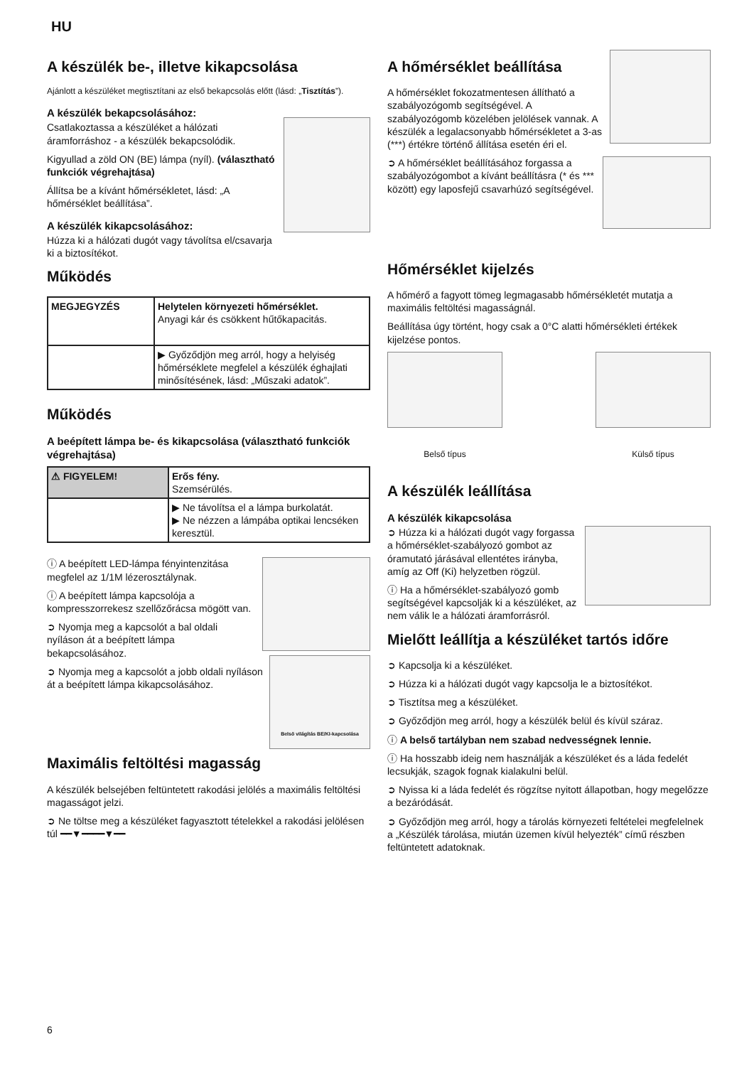HU
A készülék be-, illetve kikapcsolása
Ajánlott a készüléket megtisztítani az első bekapcsolás előtt (lásd: „Tisztítás”).
A készülék bekapcsolásához:
Csatlakoztassa a készüléket a hálózati áramforráshoz - a készülék bekapcsolódik.
Kigyullad a zöld ON (BE) lámpa (nyíl). (választható funkciók végrehajtása)
Állítsa be a kívánt hőmérsékletet, lásd: „A hőmérséklet beállítása”.
A készülék kikapcsolásához:
Húzza ki a hálózati dugót vagy távolítsa el/csavarja ki a biztosítékot.
Működés
| MEGJEGYZÉS | Helytelen környezeti hőmérséklet. Anyagi kár és csökkent hűtőkapacitás. |
| | ▶ Győződjön meg arról, hogy a helyiség hőmérséklete megfelel a készülék éghajlati minősítésének, lásd: „Műszaki adatok”. |
Működés
A beépített lámpa be- és kikapcsolása (választható funkciók végrehajtása)
| ⚠ FIGYELEM! | Erős fény. Szemsérülés. |
| | ▶ Ne távolítsa el a lámpa burkolatát. ▶ Ne nézzen a lámpába optikai lencséken keresztül. |
ⓘ A beépített LED-lámpa fényintenzitása megfelel az 1/1M lézerosztálynak.
ⓘ A beépített lámpa kapcsolója a kompresszorrekesz szellőzőrácsa mögött van.
Belső világítás BE/KI-kapcsolása
➲ Nyomja meg a kapcsolót a bal oldali nyíláson át a beépített lámpa bekapcsolásához.
➲ Nyomja meg a kapcsolót a jobb oldali nyíláson át a beépített lámpa kikapcsolásához.
Maximális feltöltési magasság
A készülék belsejében feltüntetett rakodási jelölés a maximális feltöltési magasságot jelzi.
➲ Ne töltse meg a készüléket fagyasztott tételekkel a rakodási jelölésen túl ━━▼━━━━▼━━
A hőmérséklet beállítása
A hőmérséklet fokozatmentesen állítható a szabályozógomb segítségével. A szabályozógomb közelében jelölések vannak. A készülék a legalacsonyabb hőmérsékletet a 3-as (***) értékre történő állítása esetén éri el.
➲ A hőmérséklet beállításához forgassa a szabályozógombot a kívánt beállításra (* és *** között) egy laposfejű csavarhúzó segítségével.
Hőmérséklet kijelzés
A hőmérő a fagyott tömeg legmagasabb hőmérsékletét mutatja a maximális feltöltési magasságnál.
Beállítása úgy történt, hogy csak a 0°C alatti hőmérsékleti értékek kijelzése pontos.
Belső típus Külső típus
A készülék leállítása
A készülék kikapcsolása
➲ Húzza ki a hálózati dugót vagy forgassa a hőmérséklet-szabályozó gombot az óramutató járásával ellentétes irányba, amíg az Off (Ki) helyzetben rögzül.
ⓘ Ha a hőmérséklet-szabályozó gomb segítségével kapcsolják ki a készüléket, az nem válik le a hálózati áramforrásról.
Mielőtt leállítja a készüléket tartós időre
➲ Kapcsolja ki a készüléket.
➲ Húzza ki a hálózati dugót vagy kapcsolja le a biztosítékot.
➲ Tisztítsa meg a készüléket.
➲ Győződjön meg arról, hogy a készülék belül és kívül száraz.
ⓘ A belső tartályban nem szabad nedvességnek lennie.
ⓘ Ha hosszabb ideig nem használják a készüléket és a láda fedelét lecsukják, szagok fognak kialakulni belül.
➲ Nyissa ki a láda fedelét és rögzítse nyitott állapotban, hogy megelőzze a bezáródását.
➲ Győződjön meg arról, hogy a tárolás környezeti feltételei megfelelnek a „Készülék tárolása, miután üzemen kívül helyezték” című részben feltüntetett adatoknak.
6